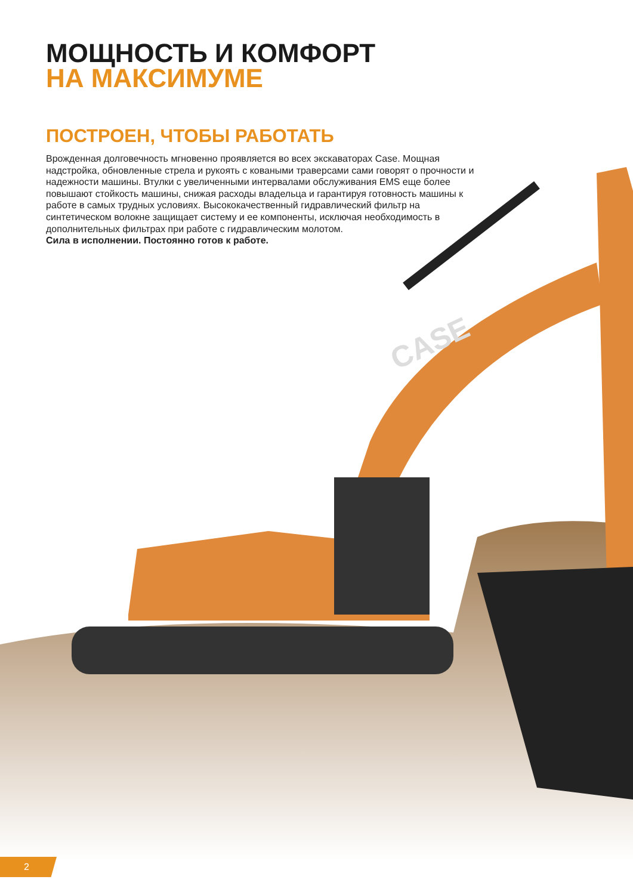CASE
МОЩНОСТЬ И КОМФОРТ
НА МАКСИМУМЕ
ПОСТРОЕН, ЧТОБЫ РАБОТАТЬ
Врожденная долговечность мгновенно проявляется во всех экскаваторах Case. Мощная надстройка, обновленные стрела и рукоять с коваными траверсами сами говорят о прочности и надежности машины. Втулки с увеличенными интервалами обслуживания EMS еще более повышают стойкость машины, снижая расходы владельца и гарантируя готовность машины к работе в самых трудных условиях. Высококачественный гидравлический фильтр на синтетическом волокне защищает систему и ее компоненты, исключая необходимость в дополнительных фильтрах при работе с гидравлическим молотом.
Сила в исполнении. Постоянно готов к работе.
2